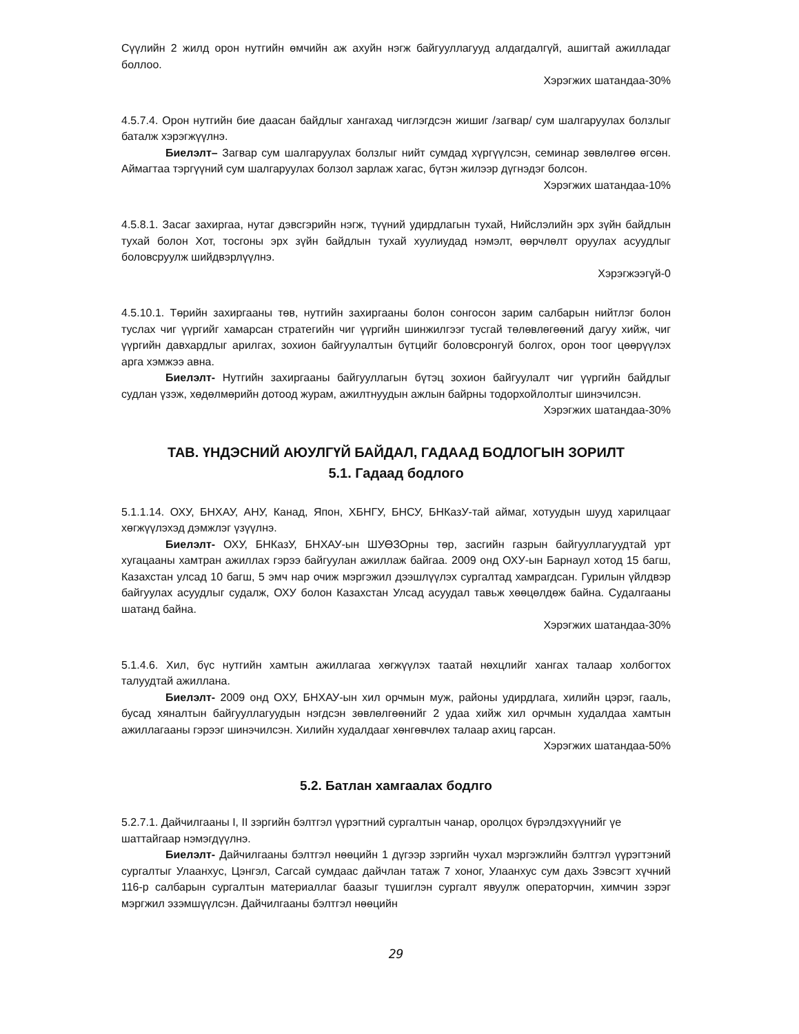Сүүлийн 2 жилд орон нутгийн өмчийн аж ахуйн нэгж байгууллагууд алдагдалгүй, ашигтай ажилладаг боллоо.
Хэрэгжих шатандаа-30%
4.5.7.4. Орон нутгийн бие даасан байдлыг хангахад чиглэгдсэн жишиг /загвар/ сум шалгаруулах болзлыг баталж хэрэгжүүлнэ.
Биелэлт– Загвар сум шалгаруулах болзлыг нийт сумдад хүргүүлсэн, семинар зөвлөлгөө өгсөн. Аймагтаа тэргүүний сум шалгаруулах болзол зарлаж хагас, бүтэн жилээр дүгнэдэг болсон.
Хэрэгжих шатандаа-10%
4.5.8.1. Засаг захиргаа, нутаг дэвсгэрийн нэгж, түүний удирдлагын тухай, Нийслэлийн эрх зүйн байдлын тухай болон Хот, тосгоны эрх зүйн байдлын тухай хуулиудад нэмэлт, өөрчлөлт оруулах асуудлыг боловсруулж шийдвэрлүүлнэ.
Хэрэгжээгүй-0
4.5.10.1. Төрийн захиргааны төв, нутгийн захиргааны болон сонгосон зарим салбарын нийтлэг болон туслах чиг үүргийг хамарсан стратегийн чиг үүргийн шинжилгээг тусгай төлөвлөгөөний дагуу хийж, чиг үүргийн давхардлыг арилгах, зохион байгуулалтын бүтцийг боловсронгуй болгох, орон тоог цөөрүүлэх арга хэмжээ авна.
Биелэлт- Нутгийн захиргааны байгууллагын бүтэц зохион байгуулалт чиг үүргийн байдлыг судлан үзэж, хөдөлмөрийн дотоод журам, ажилтнуудын ажлын байрны тодорхойлолтыг шинэчилсэн.
Хэрэгжих шатандаа-30%
ТАВ. ҮНДЭСНИЙ АЮУЛГҮЙ БАЙДАЛ, ГАДААД БОДЛОГЫН ЗОРИЛТ
5.1. Гадаад бодлого
5.1.1.14. ОХУ, БНХАУ, АНУ, Канад, Япон, ХБНГУ, БНСУ, БНКазУ-тай аймаг, хотуудын шууд харилцааг хөгжүүлэхэд дэмжлэг үзүүлнэ.
Биелэлт- ОХУ, БНКазУ, БНХАУ-ын ШУӨЗОрны төр, засгийн газрын байгууллагуудтай урт хугацааны хамтран ажиллах гэрээ байгуулан ажиллаж байгаа. 2009 онд ОХУ-ын Барнаул хотод 15 багш, Казахстан улсад 10 багш, 5 эмч нар очиж мэргэжил дээшлүүлэх сургалтад хамрагдсан. Гурилын үйлдвэр байгуулах асуудлыг судалж, ОХУ болон Казахстан Улсад асуудал тавьж хөөцөлдөж байна. Судалгааны шатанд байна.
Хэрэгжих шатандаа-30%
5.1.4.6. Хил, бүс нутгийн хамтын ажиллагаа хөгжүүлэх таатай нөхцлийг хангах талаар холбогтох талуудтай ажиллана.
Биелэлт- 2009 онд ОХУ, БНХАУ-ын хил орчмын муж, районы удирдлага, хилийн цэрэг, гааль, бусад хяналтын байгууллагуудын нэгдсэн зөвлөлгөөнийг 2 удаа хийж хил орчмын худалдаа хамтын ажиллагааны гэрээг шинэчилсэн. Хилийн худалдааг хөнгөвчлөх талаар ахиц гарсан.
Хэрэгжих шатандаа-50%
5.2. Батлан хамгаалах бодлго
5.2.7.1. Дайчилгааны I, II зэргийн бэлтгэл үүрэгтний сургалтын чанар, оролцох бүрэлдэхүүнийг үе шаттайгаар нэмэгдүүлнэ.
Биелэлт- Дайчилгааны бэлтгэл нөөцийн 1 дүгээр зэргийн чухал мэргэжлийн бэлтгэл үүрэгтэний сургалтыг Улаанхус, Цэнгэл, Сагсай сумдаас дайчлан татаж 7 хоног, Улаанхус сум дахь Зэвсэгт хүчний 116-р салбарын сургалтын материаллаг баазыг түшиглэн сургалт явуулж операторчин, химчин зэрэг мэргжил эзэмшүүлсэн. Дайчилгааны бэлтгэл нөөцийн
29